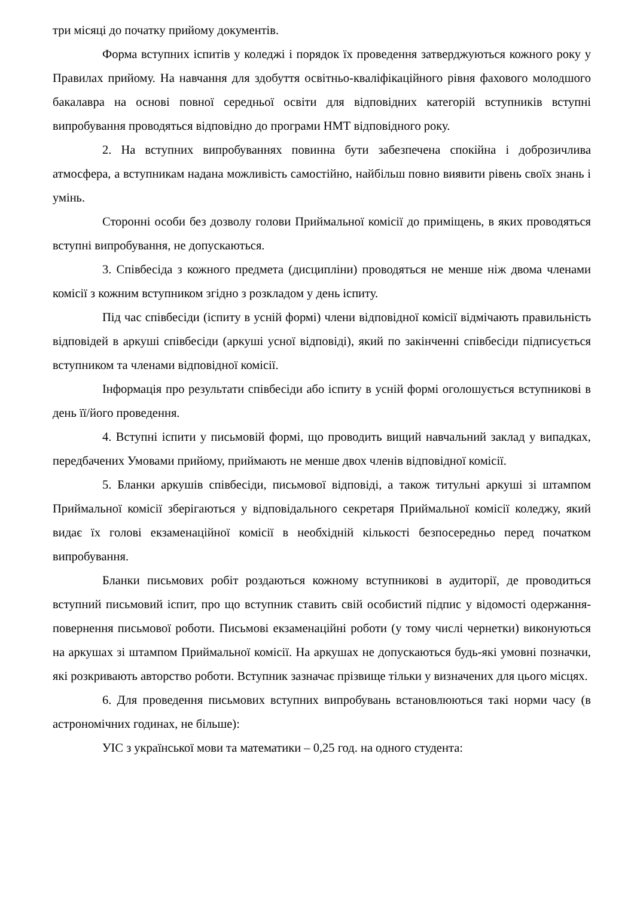три місяці до початку прийому документів.
Форма вступних іспитів у коледжі і порядок їх проведення затверджуються кожного року у Правилах прийому. На навчання для здобуття освітньо-кваліфікаційного рівня фахового молодшого бакалавра на основі повної середньої освіти для відповідних категорій вступників вступні випробування проводяться відповідно до програми НМТ відповідного року.
2. На вступних випробуваннях повинна бути забезпечена спокійна і доброзичлива атмосфера, а вступникам надана можливість самостійно, найбільш повно виявити рівень своїх знань і умінь.
Сторонні особи без дозволу голови Приймальної комісії до приміщень, в яких проводяться вступні випробування, не допускаються.
3. Співбесіда з кожного предмета (дисципліни) проводяться не менше ніж двома членами комісії з кожним вступником згідно з розкладом у день іспиту.
Під час співбесіди (іспиту в усній формі) члени відповідної комісії відмічають правильність відповідей в аркуші співбесіди (аркуші усної відповіді), який по закінченні співбесіди підписується вступником та членами відповідної комісії.
Інформація про результати співбесіди або іспиту в усній формі оголошується вступникові в день її/його проведення.
4. Вступні іспити у письмовій формі, що проводить вищий навчальний заклад у випадках, передбачених Умовами прийому, приймають не менше двох членів відповідної комісії.
5. Бланки аркушів співбесіди, письмової відповіді, а також титульні аркуші зі штампом Приймальної комісії зберігаються у відповідального секретаря Приймальної комісії коледжу, який видає їх голові екзаменаційної комісії в необхідній кількості безпосередньо перед початком випробування.
Бланки письмових робіт роздаються кожному вступникові в аудиторії, де проводиться вступний письмовий іспит, про що вступник ставить свій особистий підпис у відомості одержання-повернення письмової роботи. Письмові екзаменаційні роботи (у тому числі чернетки) виконуються на аркушах зі штампом Приймальної комісії. На аркушах не допускаються будь-які умовні позначки, які розкривають авторство роботи. Вступник зазначає прізвище тільки у визначених для цього місцях.
6. Для проведення письмових вступних випробувань встановлюються такі норми часу (в астрономічних годинах, не більше):
УІС з української мови та математики – 0,25 год. на одного студента: